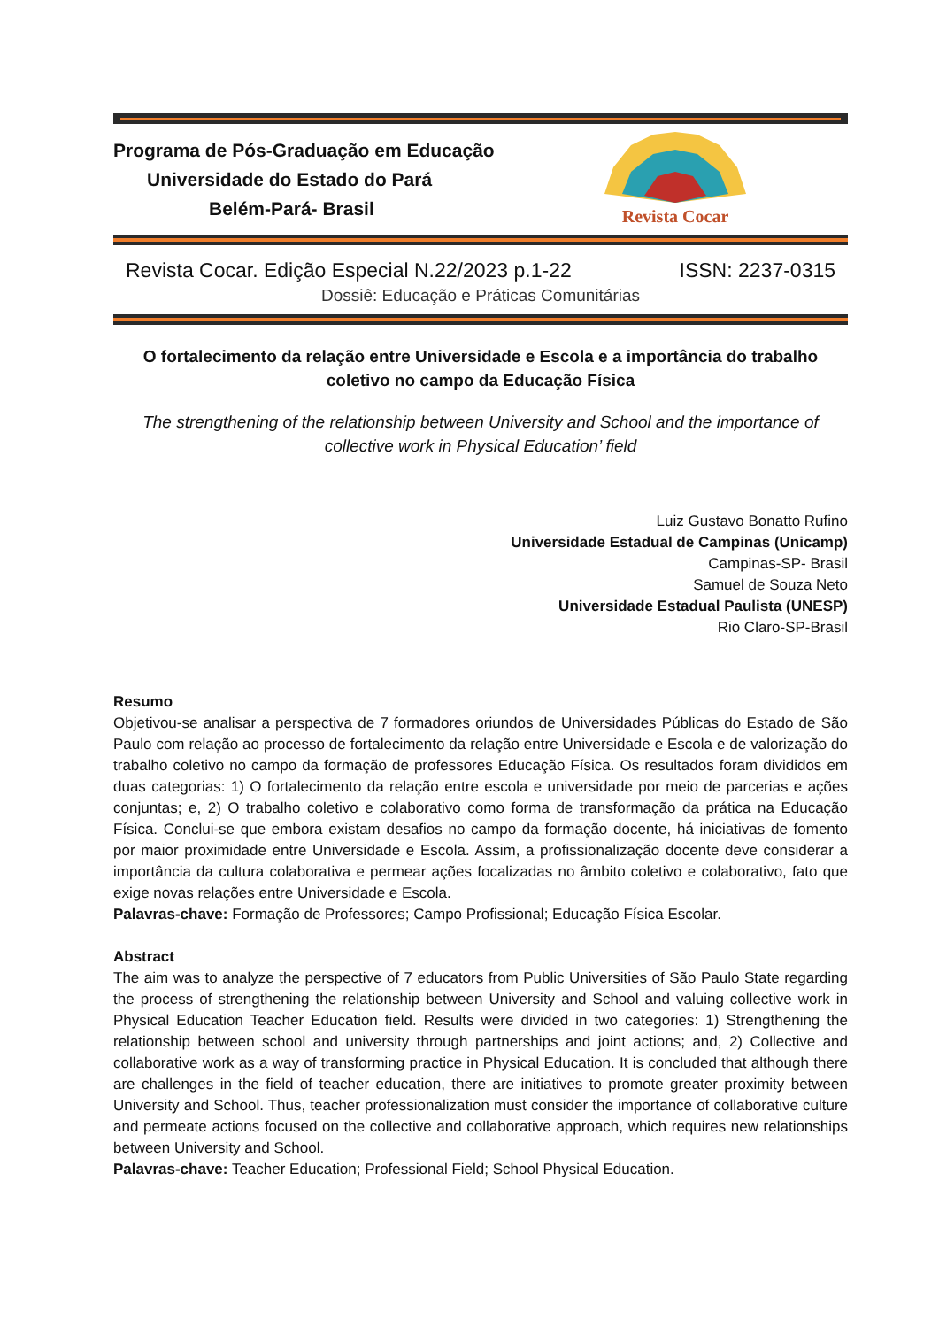Programa de Pós-Graduação em Educação
Universidade do Estado do Pará
Belém-Pará- Brasil
Revista Cocar
Revista Cocar. Edição Especial N.22/2023 p.1-22 ISSN: 2237-0315
Dossiê: Educação e Práticas Comunitárias
O fortalecimento da relação entre Universidade e Escola e a importância do trabalho coletivo no campo da Educação Física
The strengthening of the relationship between University and School and the importance of collective work in Physical Education’ field
Luiz Gustavo Bonatto Rufino
Universidade Estadual de Campinas (Unicamp)
Campinas-SP- Brasil
Samuel de Souza Neto
Universidade Estadual Paulista (UNESP)
Rio Claro-SP-Brasil
Resumo
Objetivou-se analisar a perspectiva de 7 formadores oriundos de Universidades Públicas do Estado de São Paulo com relação ao processo de fortalecimento da relação entre Universidade e Escola e de valorização do trabalho coletivo no campo da formação de professores Educação Física. Os resultados foram divididos em duas categorias: 1) O fortalecimento da relação entre escola e universidade por meio de parcerias e ações conjuntas; e, 2) O trabalho coletivo e colaborativo como forma de transformação da prática na Educação Física. Conclui-se que embora existam desafios no campo da formação docente, há iniciativas de fomento por maior proximidade entre Universidade e Escola. Assim, a profissionalização docente deve considerar a importância da cultura colaborativa e permear ações focalizadas no âmbito coletivo e colaborativo, fato que exige novas relações entre Universidade e Escola.
Palavras-chave: Formação de Professores; Campo Profissional; Educação Física Escolar.
Abstract
The aim was to analyze the perspective of 7 educators from Public Universities of São Paulo State regarding the process of strengthening the relationship between University and School and valuing collective work in Physical Education Teacher Education field. Results were divided in two categories: 1) Strengthening the relationship between school and university through partnerships and joint actions; and, 2) Collective and collaborative work as a way of transforming practice in Physical Education. It is concluded that although there are challenges in the field of teacher education, there are initiatives to promote greater proximity between University and School. Thus, teacher professionalization must consider the importance of collaborative culture and permeate actions focused on the collective and collaborative approach, which requires new relationships between University and School.
Palavras-chave: Teacher Education; Professional Field; School Physical Education.